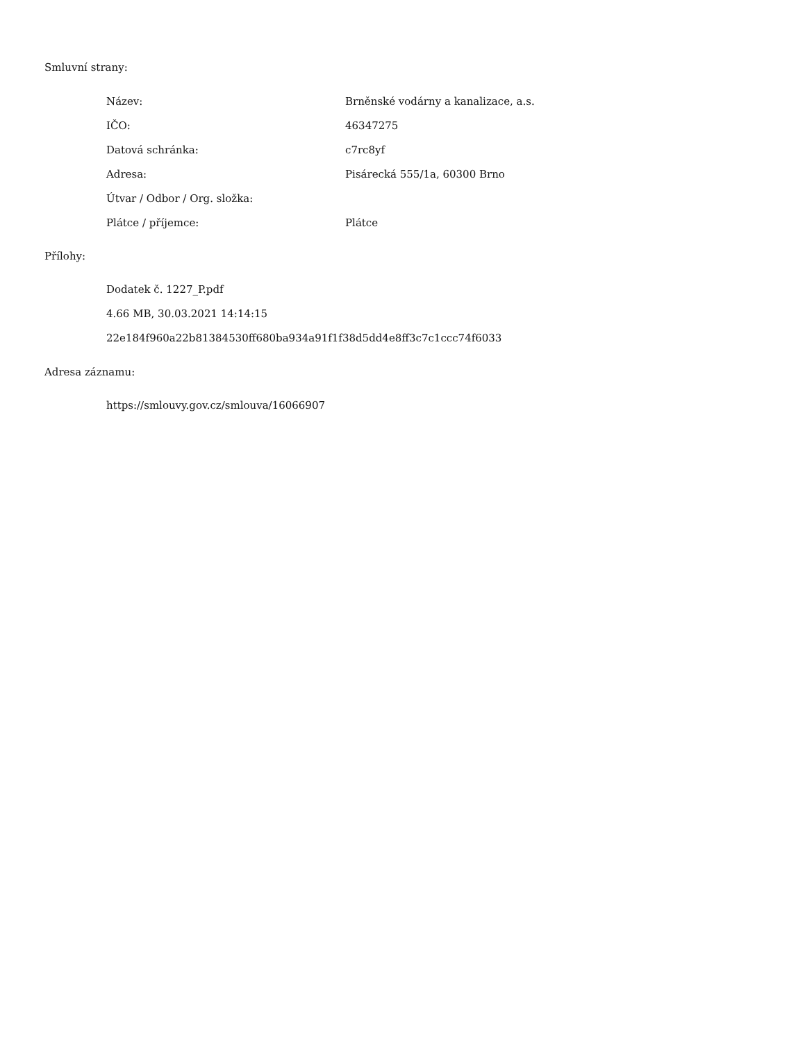Smluvní strany:
| Název: | Brněnské vodárny a kanalizace, a.s. |
| IČO: | 46347275 |
| Datová schránka: | c7rc8yf |
| Adresa: | Pisárecká 555/1a, 60300 Brno |
| Útvar / Odbor / Org. složka: | |
| Plátce / příjemce: | Plátce |
Přílohy:
Dodatek č. 1227_P.pdf
4.66 MB, 30.03.2021 14:14:15
22e184f960a22b81384530ff680ba934a91f1f38d5dd4e8ff3c7c1ccc74f6033
Adresa záznamu:
https://smlouvy.gov.cz/smlouva/16066907